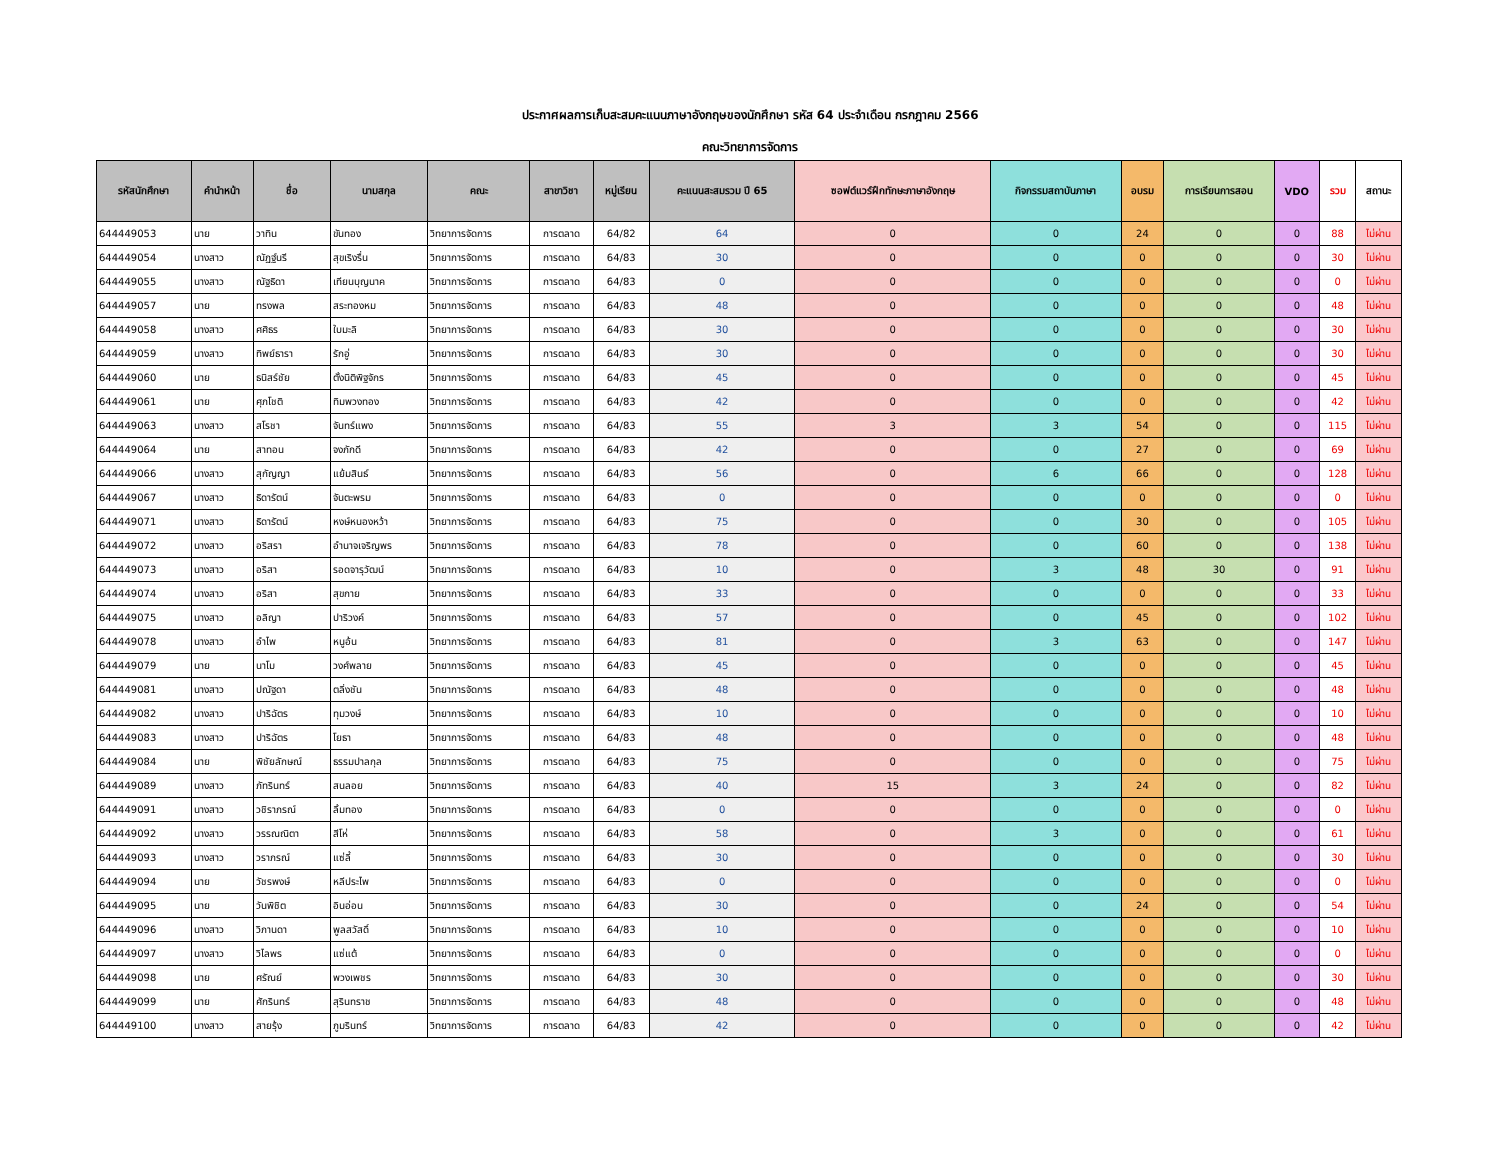ประกาศผลการเก็บสะสมคะแนนภาษาอังกฤษของนักศึกษา รหัส 64 ประจำเดือน กรกฎาคม 2566
คณะวิทยาการจัดการ
| รหัสนักศึกษา | คำนำหน้า | ชื่อ | นามสกุล | คณะ | สาขาวิชา | หมู่เรียน | คะแนนสะสมรวม ปี 65 | ซอฟต์แวร์ฝึกทักษะภาษาอังกฤษ | กิจกรรมสถาบันภาษา | อบรม | การเรียนการสอน | VDO | รวม | สถานะ |
| --- | --- | --- | --- | --- | --- | --- | --- | --- | --- | --- | --- | --- | --- | --- |
| 644449053 | นาย | วาทิน | ขันทอง | วิทยาการจัดการ | การตลาด | 64/82 | 64 | 0 | 0 | 24 | 0 | 0 | 88 | ไม่ผ่าน |
| 644449054 | นางสาว | ณัฏฐ์นรี | สุขเริงรื่น | วิทยาการจัดการ | การตลาด | 64/83 | 30 | 0 | 0 | 0 | 0 | 0 | 30 | ไม่ผ่าน |
| 644449055 | นางสาว | ณัฐธิดา | เทียนบุญนาค | วิทยาการจัดการ | การตลาด | 64/83 | 0 | 0 | 0 | 0 | 0 | 0 | 0 | ไม่ผ่าน |
| 644449057 | นาย | ทรงพล | สระทองหม | วิทยาการจัดการ | การตลาด | 64/83 | 48 | 0 | 0 | 0 | 0 | 0 | 48 | ไม่ผ่าน |
| 644449058 | นางสาว | ศศิธร | ใบมะลิ | วิทยาการจัดการ | การตลาด | 64/83 | 30 | 0 | 0 | 0 | 0 | 0 | 30 | ไม่ผ่าน |
| 644449059 | นางสาว | ทิพย์ธารา | รักอู่ | วิทยาการจัดการ | การตลาด | 64/83 | 30 | 0 | 0 | 0 | 0 | 0 | 30 | ไม่ผ่าน |
| 644449060 | นาย | ธนิสร์ชัย | ตั้งนิติพิฐจักร | วิทยาการจัดการ | การตลาด | 64/83 | 45 | 0 | 0 | 0 | 0 | 0 | 45 | ไม่ผ่าน |
| 644449061 | นาย | ศุภโชติ | ทิมพวงทอง | วิทยาการจัดการ | การตลาด | 64/83 | 42 | 0 | 0 | 0 | 0 | 0 | 42 | ไม่ผ่าน |
| 644449063 | นางสาว | สโรชา | จันทร์แพง | วิทยาการจัดการ | การตลาด | 64/83 | 55 | 3 | 3 | 54 | 0 | 0 | 115 | ไม่ผ่าน |
| 644449064 | นาย | สาทอน | จงภักดี | วิทยาการจัดการ | การตลาด | 64/83 | 42 | 0 | 0 | 27 | 0 | 0 | 69 | ไม่ผ่าน |
| 644449066 | นางสาว | สุกัญญา | แย้มสินธ์ | วิทยาการจัดการ | การตลาด | 64/83 | 56 | 0 | 6 | 66 | 0 | 0 | 128 | ไม่ผ่าน |
| 644449067 | นางสาว | ธิดารัตน์ | จันตะพรม | วิทยาการจัดการ | การตลาด | 64/83 | 0 | 0 | 0 | 0 | 0 | 0 | 0 | ไม่ผ่าน |
| 644449071 | นางสาว | ธิดารัตน์ | หงษ์หนองหว้า | วิทยาการจัดการ | การตลาด | 64/83 | 75 | 0 | 0 | 30 | 0 | 0 | 105 | ไม่ผ่าน |
| 644449072 | นางสาว | อริสรา | อำนาจเจริญพร | วิทยาการจัดการ | การตลาด | 64/83 | 78 | 0 | 0 | 60 | 0 | 0 | 138 | ไม่ผ่าน |
| 644449073 | นางสาว | อริสา | รอดจารุวัฒน์ | วิทยาการจัดการ | การตลาด | 64/83 | 10 | 0 | 3 | 48 | 30 | 0 | 91 | ไม่ผ่าน |
| 644449074 | นางสาว | อริสา | สุขกาย | วิทยาการจัดการ | การตลาด | 64/83 | 33 | 0 | 0 | 0 | 0 | 0 | 33 | ไม่ผ่าน |
| 644449075 | นางสาว | อลิญา | ปาริวงค์ | วิทยาการจัดการ | การตลาด | 64/83 | 57 | 0 | 0 | 45 | 0 | 0 | 102 | ไม่ผ่าน |
| 644449078 | นางสาว | อำไพ | หนูอ้น | วิทยาการจัดการ | การตลาด | 64/83 | 81 | 0 | 3 | 63 | 0 | 0 | 147 | ไม่ผ่าน |
| 644449079 | นาย | นาโม | วงศ์พลาย | วิทยาการจัดการ | การตลาด | 64/83 | 45 | 0 | 0 | 0 | 0 | 0 | 45 | ไม่ผ่าน |
| 644449081 | นางสาว | ปณัฐดา | ตลิ่งชัน | วิทยาการจัดการ | การตลาด | 64/83 | 48 | 0 | 0 | 0 | 0 | 0 | 48 | ไม่ผ่าน |
| 644449082 | นางสาว | ปาริฉัตร | ทุมวงษ์ | วิทยาการจัดการ | การตลาด | 64/83 | 10 | 0 | 0 | 0 | 0 | 0 | 10 | ไม่ผ่าน |
| 644449083 | นางสาว | ปาริฉัตร | โยธา | วิทยาการจัดการ | การตลาด | 64/83 | 48 | 0 | 0 | 0 | 0 | 0 | 48 | ไม่ผ่าน |
| 644449084 | นาย | พิชัยลักษณ์ | ธรรมปาลกุล | วิทยาการจัดการ | การตลาด | 64/83 | 75 | 0 | 0 | 0 | 0 | 0 | 75 | ไม่ผ่าน |
| 644449089 | นางสาว | ภัทรินทร์ | สนลอย | วิทยาการจัดการ | การตลาด | 64/83 | 40 | 15 | 3 | 24 | 0 | 0 | 82 | ไม่ผ่าน |
| 644449091 | นางสาว | วชิราภรณ์ | ลิ้มทอง | วิทยาการจัดการ | การตลาด | 64/83 | 0 | 0 | 0 | 0 | 0 | 0 | 0 | ไม่ผ่าน |
| 644449092 | นางสาว | วรรณณิตา | สีโห่ | วิทยาการจัดการ | การตลาด | 64/83 | 58 | 0 | 3 | 0 | 0 | 0 | 61 | ไม่ผ่าน |
| 644449093 | นางสาว | วราภรณ์ | แซ่ลี้ | วิทยาการจัดการ | การตลาด | 64/83 | 30 | 0 | 0 | 0 | 0 | 0 | 30 | ไม่ผ่าน |
| 644449094 | นาย | วัชรพงษ์ | หลีประไพ | วิทยาการจัดการ | การตลาด | 64/83 | 0 | 0 | 0 | 0 | 0 | 0 | 0 | ไม่ผ่าน |
| 644449095 | นาย | วันพิชิต | อินอ่อน | วิทยาการจัดการ | การตลาด | 64/83 | 30 | 0 | 0 | 24 | 0 | 0 | 54 | ไม่ผ่าน |
| 644449096 | นางสาว | วิภานดา | พูลสวัสดิ์ | วิทยาการจัดการ | การตลาด | 64/83 | 10 | 0 | 0 | 0 | 0 | 0 | 10 | ไม่ผ่าน |
| 644449097 | นางสาว | วิไลพร | แซ่แต้ | วิทยาการจัดการ | การตลาด | 64/83 | 0 | 0 | 0 | 0 | 0 | 0 | 0 | ไม่ผ่าน |
| 644449098 | นาย | ศรัณย์ | พวงเพชร | วิทยาการจัดการ | การตลาด | 64/83 | 30 | 0 | 0 | 0 | 0 | 0 | 30 | ไม่ผ่าน |
| 644449099 | นาย | ศักรินทร์ | สุรินทราช | วิทยาการจัดการ | การตลาด | 64/83 | 48 | 0 | 0 | 0 | 0 | 0 | 48 | ไม่ผ่าน |
| 644449100 | นางสาว | สายรุ้ง | ภูมรินทร์ | วิทยาการจัดการ | การตลาด | 64/83 | 42 | 0 | 0 | 0 | 0 | 0 | 42 | ไม่ผ่าน |